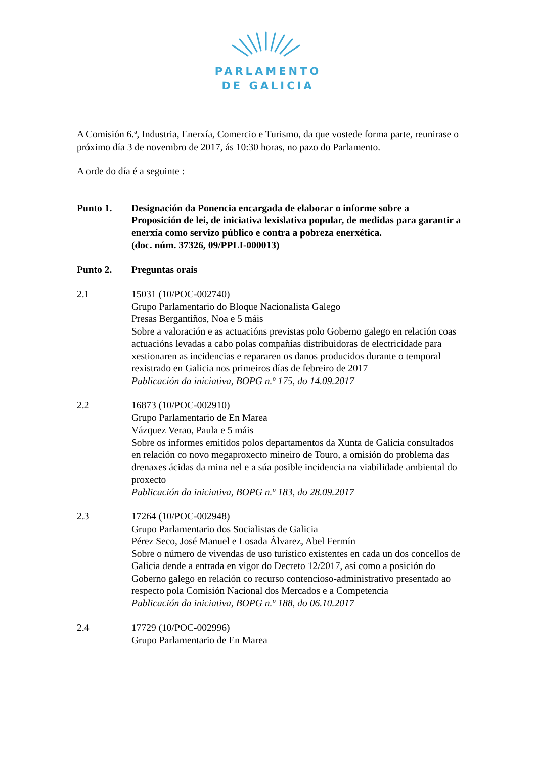PARLAMENTO
DE GALICIA
A Comisión 6.ª, Industria, Enerxía, Comercio e Turismo, da que vostede forma parte, reunirase o próximo día 3 de novembro de 2017, ás 10:30 horas, no pazo do Parlamento.
A orde do día é a seguinte :
Punto 1. Designación da Ponencia encargada de elaborar o informe sobre a Proposición de lei, de iniciativa lexislativa popular, de medidas para garantir a enerxía como servizo público e contra a pobreza enerxética.
(doc. núm. 37326, 09/PPLI-000013)
Punto 2. Preguntas orais
2.1 15031 (10/POC-002740)
Grupo Parlamentario do Bloque Nacionalista Galego
Presas Bergantiños, Noa e 5 máis
Sobre a valoración e as actuacións previstas polo Goberno galego en relación coas actuacións levadas a cabo polas compañías distribuidoras de electricidade para xestionaren as incidencias e repararen os danos producidos durante o temporal rexistrado en Galicia nos primeiros días de febreiro de 2017
Publicación da iniciativa, BOPG n.º 175, do 14.09.2017
2.2 16873 (10/POC-002910)
Grupo Parlamentario de En Marea
Vázquez Verao, Paula e 5 máis
Sobre os informes emitidos polos departamentos da Xunta de Galicia consultados en relación co novo megaproxecto mineiro de Touro, a omisión do problema das drenaxes ácidas da mina nel e a súa posible incidencia na viabilidade ambiental do proxecto
Publicación da iniciativa, BOPG n.º 183, do 28.09.2017
2.3 17264 (10/POC-002948)
Grupo Parlamentario dos Socialistas de Galicia
Pérez Seco, José Manuel e Losada Álvarez, Abel Fermín
Sobre o número de vivendas de uso turístico existentes en cada un dos concellos de Galicia dende a entrada en vigor do Decreto 12/2017, así como a posición do Goberno galego en relación co recurso contencioso-administrativo presentado ao respecto pola Comisión Nacional dos Mercados e a Competencia
Publicación da iniciativa, BOPG n.º 188, do 06.10.2017
2.4 17729 (10/POC-002996)
Grupo Parlamentario de En Marea